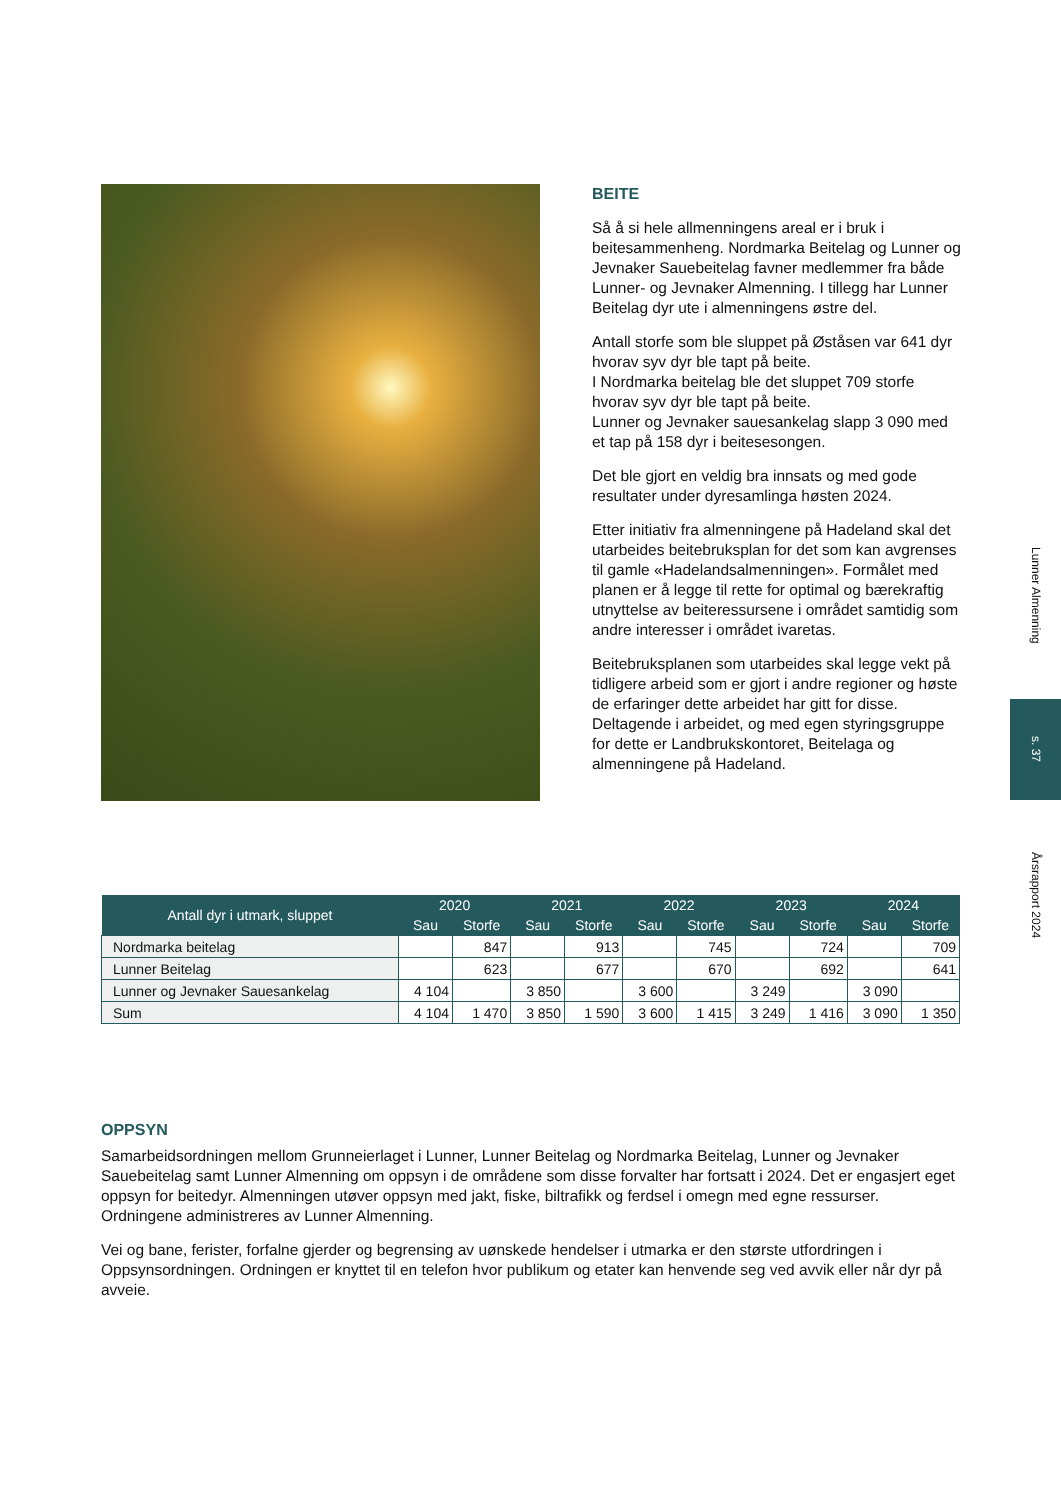BEITE
Så å si hele allmenningens areal er i bruk i beitesammenheng. Nordmarka Beitelag og Lunner og Jevnaker Sauebeitelag favner medlemmer fra både Lunner- og Jevnaker Almenning. I tillegg har Lunner Beitelag dyr ute i almenningens østre del.
Antall storfe som ble sluppet på Øståsen var 641 dyr hvorav syv dyr ble tapt på beite.
I Nordmarka beitelag ble det sluppet 709 storfe hvorav syv dyr ble tapt på beite.
Lunner og Jevnaker sauesankelag slapp 3 090 med et tap på 158 dyr i beitesesongen.
Det ble gjort en veldig bra innsats og med gode resultater under dyresamlinga høsten 2024.
Etter initiativ fra almenningene på Hadeland skal det utarbeides beitebruksplan for det som kan avgrenses til gamle «Hadelandsalmenningen». Formålet med planen er å legge til rette for optimal og bærekraftig utnyttelse av beiteressursene i området samtidig som andre interesser i området ivaretas.
Beitebruksplanen som utarbeides skal legge vekt på tidligere arbeid som er gjort i andre regioner og høste de erfaringer dette arbeidet har gitt for disse. Deltagende i arbeidet, og med egen styringsgruppe for dette er Landbrukskontoret, Beitelaga og almenningene på Hadeland.
| Antall dyr i utmark, sluppet | 2020 | | 2021 | | 2022 | | 2023 | | 2024 | |
| --- | --- | --- | --- | --- | --- | --- | --- | --- | --- | --- |
| | Sau | Storfe | Sau | Storfe | Sau | Storfe | Sau | Storfe | Sau | Storfe |
| Nordmarka beitelag | | 847 | | 913 | | 745 | | 724 | | 709 |
| Lunner Beitelag | | 623 | | 677 | | 670 | | 692 | | 641 |
| Lunner og Jevnaker Sauesankelag | 4 104 | | 3 850 | | 3 600 | | 3 249 | | 3 090 | |
| Sum | 4 104 | 1 470 | 3 850 | 1 590 | 3 600 | 1 415 | 3 249 | 1 416 | 3 090 | 1 350 |
OPPSYN
Samarbeidsordningen mellom Grunneierlaget i Lunner, Lunner Beitelag og Nordmarka Beitelag, Lunner og Jevnaker Sauebeitelag samt Lunner Almenning om oppsyn i de områdene som disse forvalter har fortsatt i 2024. Det er engasjert eget oppsyn for beitedyr. Almenningen utøver oppsyn med jakt, fiske, biltrafikk og ferdsel i omegn med egne ressurser. Ordningene administreres av Lunner Almenning.
Vei og bane, ferister, forfalne gjerder og begrensing av uønskede hendelser i utmarka er den største utfordringen i Oppsynsordningen. Ordningen er knyttet til en telefon hvor publikum og etater kan henvende seg ved avvik eller når dyr på avveie.
Lunner Almenning
s. 37
Årsrapport 2024